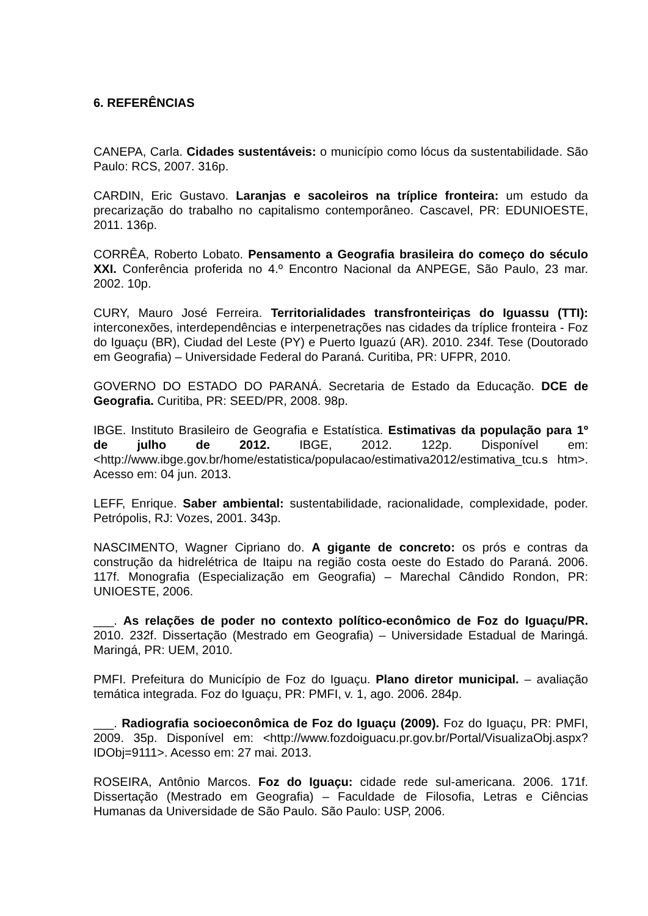6. REFERÊNCIAS
CANEPA, Carla. Cidades sustentáveis: o município como lócus da sustentabilidade. São Paulo: RCS, 2007. 316p.
CARDIN, Eric Gustavo. Laranjas e sacoleiros na tríplice fronteira: um estudo da precarização do trabalho no capitalismo contemporâneo. Cascavel, PR: EDUNIOESTE, 2011. 136p.
CORRÊA, Roberto Lobato. Pensamento a Geografia brasileira do começo do século XXI. Conferência proferida no 4.º Encontro Nacional da ANPEGE, São Paulo, 23 mar. 2002. 10p.
CURY, Mauro José Ferreira. Territorialidades transfronteiriças do Iguassu (TTI): interconexões, interdependências e interpenetrações nas cidades da tríplice fronteira - Foz do Iguaçu (BR), Ciudad del Leste (PY) e Puerto Iguazú (AR). 2010. 234f. Tese (Doutorado em Geografia) – Universidade Federal do Paraná. Curitiba, PR: UFPR, 2010.
GOVERNO DO ESTADO DO PARANÁ. Secretaria de Estado da Educação. DCE de Geografia. Curitiba, PR: SEED/PR, 2008. 98p.
IBGE. Instituto Brasileiro de Geografia e Estatística. Estimativas da população para 1º de julho de 2012. IBGE, 2012. 122p. Disponível em: <http://www.ibge.gov.br/home/estatistica/populacao/estimativa2012/estimativa_tcu.s htm>. Acesso em: 04 jun. 2013.
LEFF, Enrique. Saber ambiental: sustentabilidade, racionalidade, complexidade, poder. Petrópolis, RJ: Vozes, 2001. 343p.
NASCIMENTO, Wagner Cipriano do. A gigante de concreto: os prós e contras da construção da hidrelétrica de Itaipu na região costa oeste do Estado do Paraná. 2006. 117f. Monografia (Especialização em Geografia) – Marechal Cândido Rondon, PR: UNIOESTE, 2006.
___. As relações de poder no contexto político-econômico de Foz do Iguaçu/PR. 2010. 232f. Dissertação (Mestrado em Geografia) – Universidade Estadual de Maringá. Maringá, PR: UEM, 2010.
PMFI. Prefeitura do Município de Foz do Iguaçu. Plano diretor municipal. – avaliação temática integrada. Foz do Iguaçu, PR: PMFI, v. 1, ago. 2006. 284p.
___. Radiografia socioeconômica de Foz do Iguaçu (2009). Foz do Iguaçu, PR: PMFI, 2009. 35p. Disponível em: <http://www.fozdoiguacu.pr.gov.br/Portal/VisualizaObj.aspx?IDObj=9111>. Acesso em: 27 mai. 2013.
ROSEIRA, Antônio Marcos. Foz do Iguaçu: cidade rede sul-americana. 2006. 171f. Dissertação (Mestrado em Geografia) – Faculdade de Filosofia, Letras e Ciências Humanas da Universidade de São Paulo. São Paulo: USP, 2006.